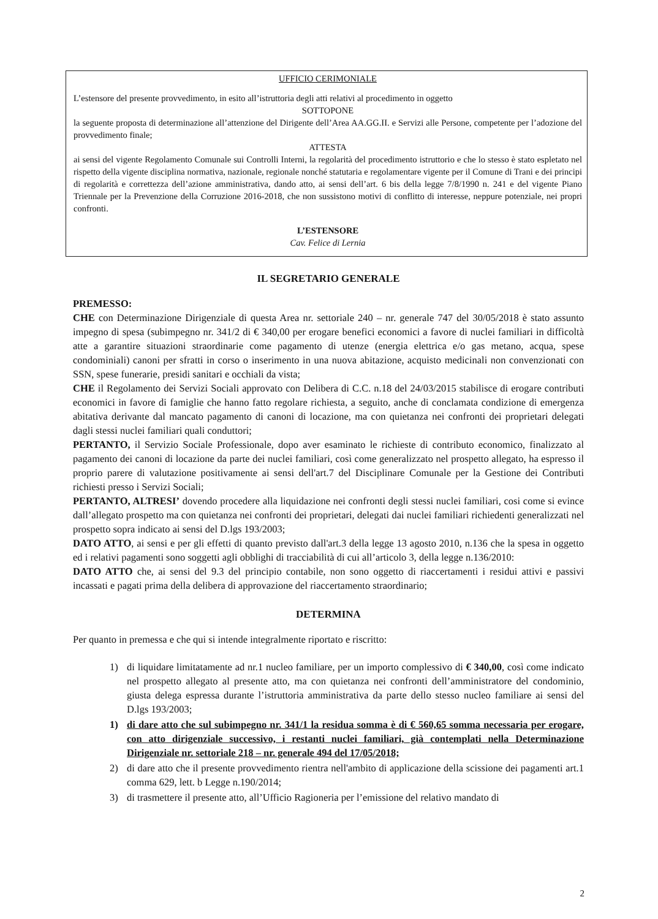UFFICIO CERIMONIALE
L’estensore del presente provvedimento, in esito all’istruttoria degli atti relativi al procedimento in oggetto
SOTTOPONE
la seguente proposta di determinazione all’attenzione del Dirigente dell’Area AA.GG.II. e Servizi alle Persone, competente per l’adozione del provvedimento finale;
ATTESTA
ai sensi del vigente Regolamento Comunale sui Controlli Interni, la regolarità del procedimento istruttorio e che lo stesso è stato espletato nel rispetto della vigente disciplina normativa, nazionale, regionale nonché statutaria e regolamentare vigente per il Comune di Trani e dei principi di regolarità e correttezza dell’azione amministrativa, dando atto, ai sensi dell’art. 6 bis della legge 7/8/1990 n. 241 e del vigente Piano Triennale per la Prevenzione della Corruzione 2016-2018, che non sussistono motivi di conflitto di interesse, neppure potenziale, nei propri confronti.
L’ESTENSORE
Cav. Felice di Lernia
IL SEGRETARIO GENERALE
PREMESSO:
CHE con Determinazione Dirigenziale di questa Area nr. settoriale 240 – nr. generale 747 del 30/05/2018 è stato assunto impegno di spesa (subimpegno nr. 341/2 di € 340,00 per erogare benefici economici a favore di nuclei familiari in difficoltà atte a garantire situazioni straordinarie come pagamento di utenze (energia elettrica e/o gas metano, acqua, spese condominiali) canoni per sfratti in corso o inserimento in una nuova abitazione, acquisto medicinali non convenzionati con SSN, spese funerarie, presidi sanitari e occhiali da vista;
CHE il Regolamento dei Servizi Sociali approvato con Delibera di C.C. n.18 del 24/03/2015 stabilisce di erogare contributi economici in favore di famiglie che hanno fatto regolare richiesta, a seguito, anche di conclamata condizione di emergenza abitativa derivante dal mancato pagamento di canoni di locazione, ma con quietanza nei confronti dei proprietari delegati dagli stessi nuclei familiari quali conduttori;
PERTANTO, il Servizio Sociale Professionale, dopo aver esaminato le richieste di contributo economico, finalizzato al pagamento dei canoni di locazione da parte dei nuclei familiari, così come generalizzato nel prospetto allegato, ha espresso il proprio parere di valutazione positivamente ai sensi dell'art.7 del Disciplinare Comunale per la Gestione dei Contributi richiesti presso i Servizi Sociali;
PERTANTO, ALTRESI’ dovendo procedere alla liquidazione nei confronti degli stessi nuclei familiari, cosi come si evince dall’allegato prospetto ma con quietanza nei confronti dei proprietari, delegati dai nuclei familiari richiedenti generalizzati nel prospetto sopra indicato ai sensi del D.lgs 193/2003;
DATO ATTO, ai sensi e per gli effetti di quanto previsto dall'art.3 della legge 13 agosto 2010, n.136 che la spesa in oggetto ed i relativi pagamenti sono soggetti agli obblighi di tracciabilità di cui all’articolo 3, della legge n.136/2010:
DATO ATTO che, ai sensi del 9.3 del principio contabile, non sono oggetto di riaccertamenti i residui attivi e passivi incassati e pagati prima della delibera di approvazione del riaccertamento straordinario;
DETERMINA
Per quanto in premessa e che qui si intende integralmente riportato e riscritto:
1) di liquidare limitatamente ad nr.1 nucleo familiare, per un importo complessivo di € 340,00, così come indicato nel prospetto allegato al presente atto, ma con quietanza nei confronti dell’amministratore del condominio, giusta delega espressa durante l’istruttoria amministrativa da parte dello stesso nucleo familiare ai sensi del D.lgs 193/2003;
1) di dare atto che sul subimpegno nr. 341/1 la residua somma è di € 560,65 somma necessaria per erogare, con atto dirigenziale successivo, i restanti nuclei familiari, già contemplati nella Determinazione Dirigenziale nr. settoriale 218 – nr. generale 494 del 17/05/2018;
2) di dare atto che il presente provvedimento rientra nell'ambito di applicazione della scissione dei pagamenti art.1 comma 629, lett. b Legge n.190/2014;
3) di trasmettere il presente atto, all’Ufficio Ragioneria per l’emissione del relativo mandato di
2